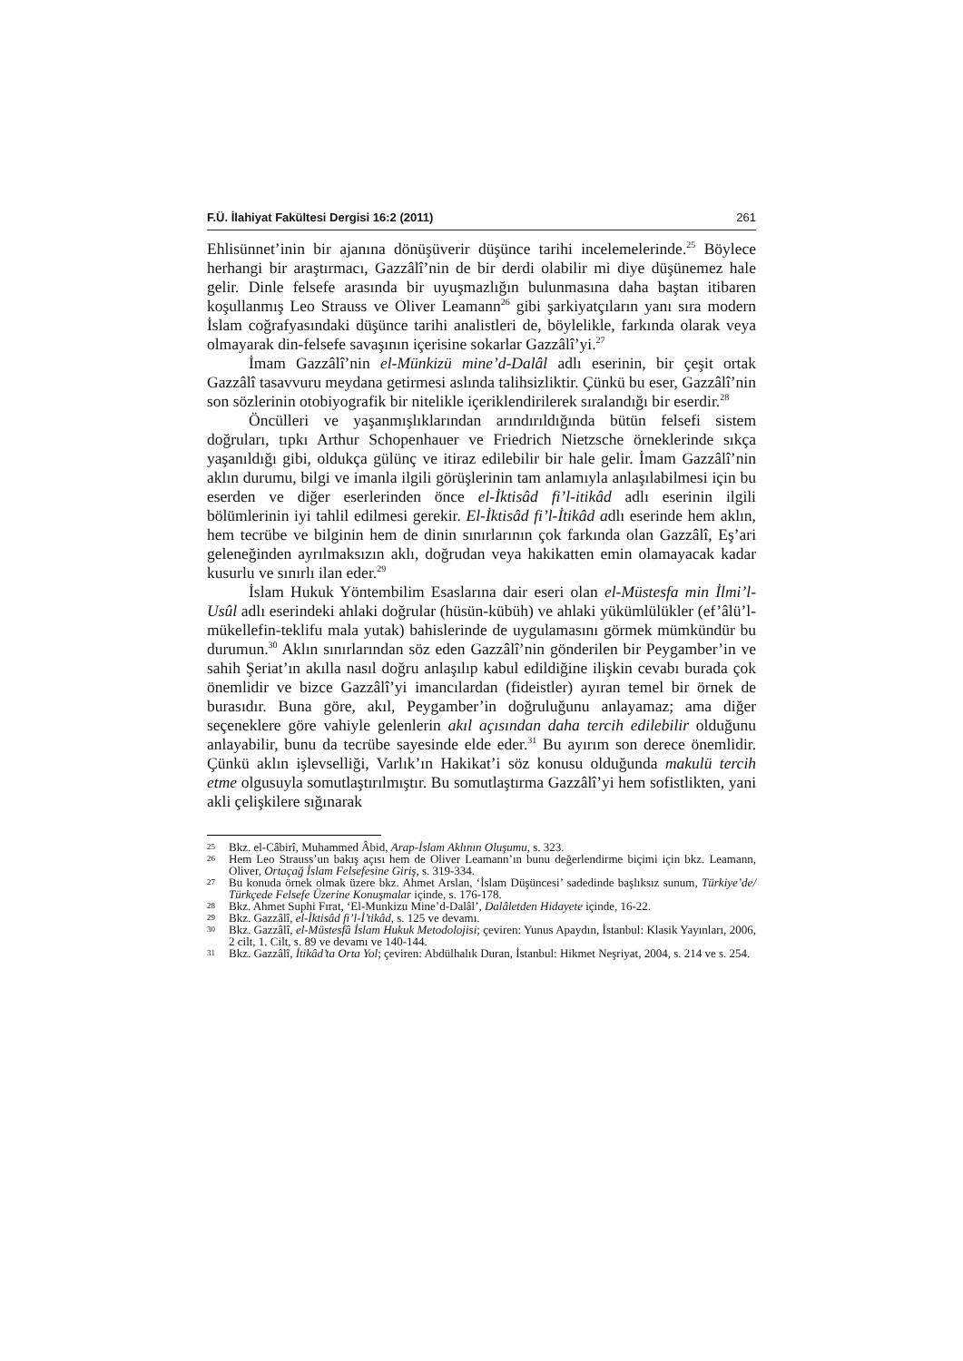F.Ü. İlahiyat Fakültesi Dergisi 16:2 (2011) 261
Ehlisünnet’inin bir ajanına dönüşüverir düşünce tarihi incelemelerinde.<sup>25</sup> Böylece herhangi bir araştırmacı, Gazzâlî’nin de bir derdi olabilir mi diye düşünemez hale gelir. Dinle felsefe arasında bir uyuşmazlığın bulunmasına daha baştan itibaren koşullanmış Leo Strauss ve Oliver Leamann<sup>26</sup> gibi şarkiyatçıların yanı sıra modern İslam coğrafyasındaki düşünce tarihi analistleri de, böylelikle, farkında olarak veya olmayarak din-felsefe savaşının içerisine sokarlar Gazzâlî’yi.<sup>27</sup>
İmam Gazzâlî’nin el-Münkizü mine’d-Dalâl adlı eserinin, bir çeşit ortak Gazzâlî tasavvuru meydana getirmesi aslında talihsizliktir. Çünkü bu eser, Gazzâlî’nin son sözlerinin otobiyografik bir nitelikle içeriklendirilerek sıralandığı bir eserdir.<sup>28</sup>
Öncülleri ve yaşanmışlıklarından arındırıldığında bütün felsefi sistem doğruları, tıpkı Arthur Schopenhauer ve Friedrich Nietzsche örneklerinde sıkça yaşanıldığı gibi, oldukça gülünç ve itiraz edilebilir bir hale gelir. İmam Gazzâlî’nin aklın durumu, bilgi ve imanla ilgili görüşlerinin tam anlamıyla anlaşılabilmesi için bu eserden ve diğer eserlerinden önce el-İktisâd fi’l-itikâd adlı eserinin ilgili bölümlerinin iyi tahlil edilmesi gerekir. El-İktisâd fi’l-İtikâd adlı eserinde hem aklın, hem tecrübe ve bilginin hem de dinin sınırlarının çok farkında olan Gazzâlî, Eş’ari geleneğinden ayrılmaksızın aklı, doğrudan veya hakikatten emin olamayacak kadar kusurlu ve sınırlı ilan eder.<sup>29</sup>
İslam Hukuk Yöntembilim Esaslarına dair eseri olan el-Müstesfa min İlmi’l-Usûl adlı eserindeki ahlaki doğrular (hüsün-kübüh) ve ahlaki yükümlülükler (ef’âlü’l- mükellefin-teklifu mala yutak) bahislerinde de uygulamasını görmek mümkündür bu durumun.<sup>30</sup> Aklın sınırlarından söz eden Gazzâlî’nin gönderilen bir Peygamber’in ve sahih Şeriat’ın akılla nasıl doğru anlaşılıp kabul edildiğine ilişkin cevabı burada çok önemlidir ve bizce Gazzâlî’yi imancılardan (fideistler) ayıran temel bir örnek de burasıdır. Buna göre, akıl, Peygamber’in doğruluğunu anlayamaz; ama diğer seçeneklere göre vahiyle gelenlerin akıl açısından daha tercih edilebilir olduğunu anlayabilir, bunu da tecrübe sayesinde elde eder.<sup>31</sup> Bu ayırım son derece önemlidir. Çünkü aklın işlevselliği, Varlık’ın Hakikat’i söz konusu olduğunda makulü tercih etme olgusuyla somutlaştırılmıştır. Bu somutlaştırma Gazzâlî’yi hem sofistlikten, yani akli çelişkilere sığınarak
25 Bkz. el-Câbirî, Muhammed Âbid, Arap-İslam Aklının Oluşumu, s. 323.
26 Hem Leo Strauss’un bakış açısı hem de Oliver Leamann’ın bunu değerlendirme biçimi için bkz. Leamann, Oliver, Ortaçağ İslam Felsefesine Giriş, s. 319-334.
27 Bu konuda örnek olmak üzere bkz. Ahmet Arslan, ‘İslam Düşüncesi’ sadedinde başlıksız sunum, Türkiye’de/ Türkçede Felsefe Üzerine Konuşmalar içinde, s. 176-178.
28 Bkz. Ahmet Suphi Fırat, ‘El-Munkizu Mine’d-Dalâl’, Dalâletden Hidayete içinde, 16-22.
29 Bkz. Gazzâlî, el-İktisâd fi’l-İ’tikâd, s. 125 ve devamı.
30 Bkz. Gazzâlî, el-Müstesfâ İslam Hukuk Metodolojisi; çeviren: Yunus Apaydın, İstanbul: Klasik Yayınları, 2006, 2 cilt, 1. Cilt, s. 89 ve devamı ve 140-144.
31 Bkz. Gazzâlî, İtikâd’ta Orta Yol; çeviren: Abdülhalık Duran, İstanbul: Hikmet Neşriyat, 2004, s. 214 ve s. 254.